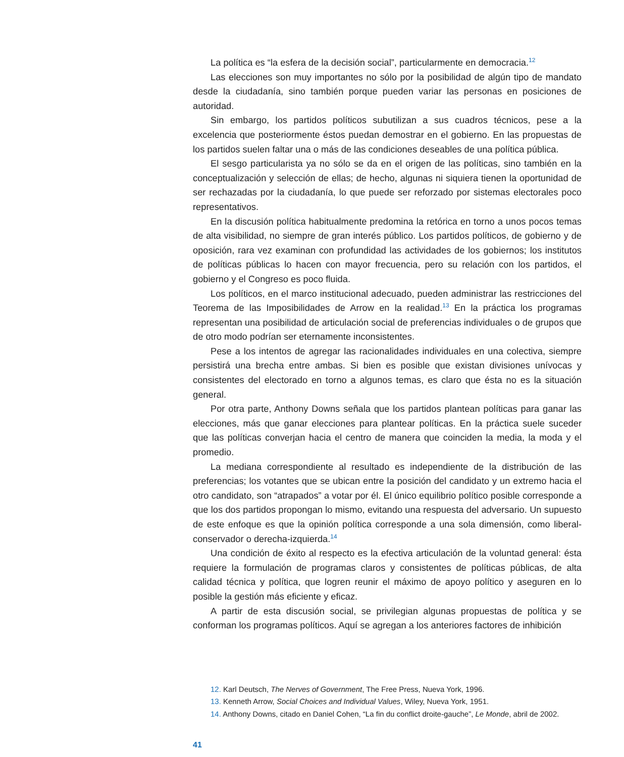La política es “la esfera de la decisión social”, particularmente en democracia.<sup>12</sup>
Las elecciones son muy importantes no sólo por la posibilidad de algún tipo de mandato desde la ciudadanía, sino también porque pueden variar las personas en posiciones de autoridad.
Sin embargo, los partidos políticos subutilizan a sus cuadros técnicos, pese a la excelencia que posteriormente éstos puedan demostrar en el gobierno. En las propuestas de los partidos suelen faltar una o más de las condiciones deseables de una política pública.
El sesgo particularista ya no sólo se da en el origen de las políticas, sino también en la conceptualización y selección de ellas; de hecho, algunas ni siquiera tienen la oportunidad de ser rechazadas por la ciudadanía, lo que puede ser reforzado por sistemas electorales poco representativos.
En la discusión política habitualmente predomina la retórica en torno a unos pocos temas de alta visibilidad, no siempre de gran interés público. Los partidos políticos, de gobierno y de oposición, rara vez examinan con profundidad las actividades de los gobiernos; los institutos de políticas públicas lo hacen con mayor frecuencia, pero su relación con los partidos, el gobierno y el Congreso es poco fluida.
Los políticos, en el marco institucional adecuado, pueden administrar las restricciones del Teorema de las Imposibilidades de Arrow en la realidad.<sup>13</sup> En la práctica los programas representan una posibilidad de articulación social de preferencias individuales o de grupos que de otro modo podrían ser eternamente inconsistentes.
Pese a los intentos de agregar las racionalidades individuales en una colectiva, siempre persistirá una brecha entre ambas. Si bien es posible que existan divisiones unívocas y consistentes del electorado en torno a algunos temas, es claro que ésta no es la situación general.
Por otra parte, Anthony Downs señala que los partidos plantean políticas para ganar las elecciones, más que ganar elecciones para plantear políticas. En la práctica suele suceder que las políticas converjan hacia el centro de manera que coinciden la media, la moda y el promedio.
La mediana correspondiente al resultado es independiente de la distribución de las preferencias; los votantes que se ubican entre la posición del candidato y un extremo hacia el otro candidato, son “atrapados” a votar por él. El único equilibrio político posible corresponde a que los dos partidos propongan lo mismo, evitando una respuesta del adversario. Un supuesto de este enfoque es que la opinión política corresponde a una sola dimensión, como liberal-conservador o derecha-izquierda.<sup>14</sup>
Una condición de éxito al respecto es la efectiva articulación de la voluntad general: ésta requiere la formulación de programas claros y consistentes de políticas públicas, de alta calidad técnica y política, que logren reunir el máximo de apoyo político y aseguren en lo posible la gestión más eficiente y eficaz.
A partir de esta discusión social, se privilegian algunas propuestas de política y se conforman los programas políticos. Aquí se agregan a los anteriores factores de inhibición
12. Karl Deutsch, The Nerves of Government, The Free Press, Nueva York, 1996.
13. Kenneth Arrow, Social Choices and Individual Values, Wiley, Nueva York, 1951.
14. Anthony Downs, citado en Daniel Cohen, “La fin du conflict droite-gauche”, Le Monde, abril de 2002.
41